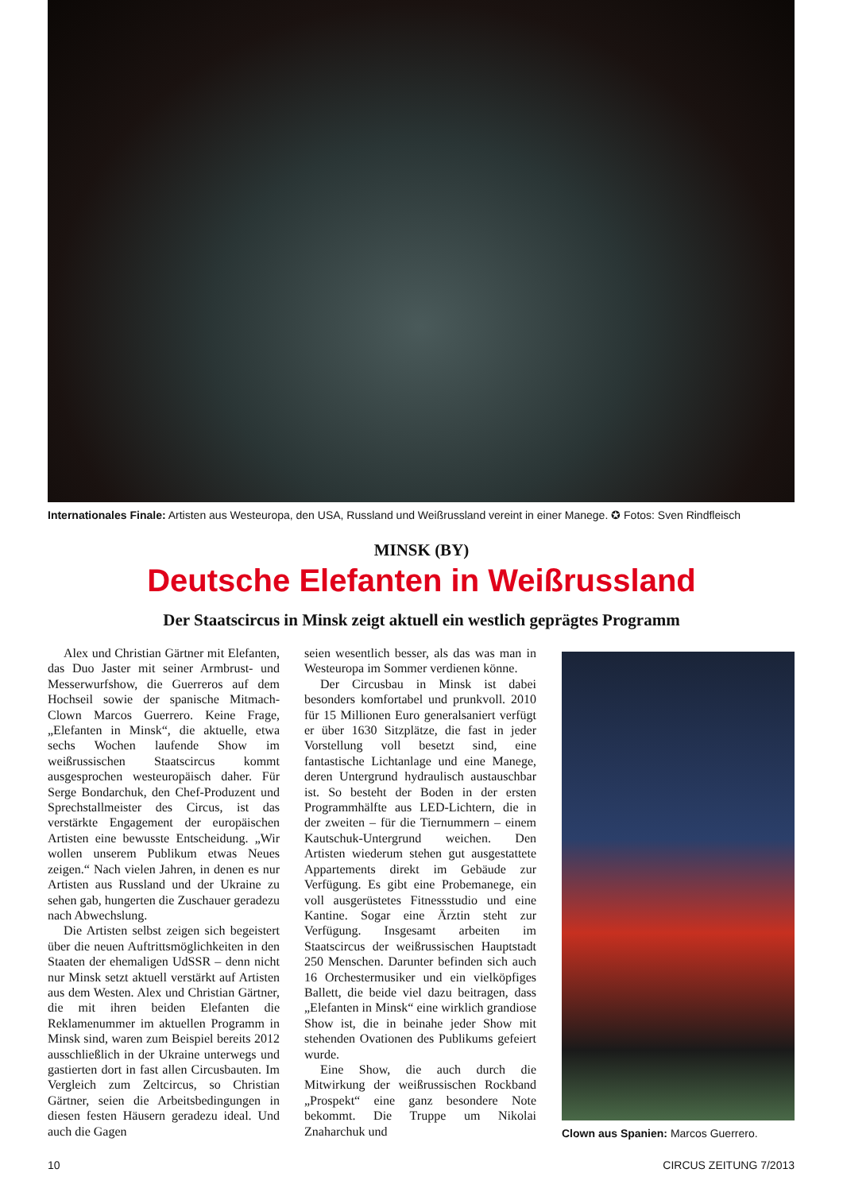Internationales Finale: Artisten aus Westeuropa, den USA, Russland und Weißrussland vereint in einer Manege. ✪ Fotos: Sven Rindfleisch
MINSK (BY)
Deutsche Elefanten in Weißrussland
Der Staatscircus in Minsk zeigt aktuell ein westlich geprägtes Programm
Alex und Christian Gärtner mit Elefanten, das Duo Jaster mit seiner Armbrust- und Messerwurfshow, die Guerreros auf dem Hochseil sowie der spanische Mitmach-Clown Marcos Guerrero. Keine Frage, „Elefanten in Minsk“, die aktuelle, etwa sechs Wochen laufende Show im weißrussischen Staatscircus kommt ausgesprochen westeuropäisch daher. Für Serge Bondarchuk, den Chef-Produzent und Sprechstallmeister des Circus, ist das verstärkte Engagement der europäischen Artisten eine bewusste Entscheidung. „Wir wollen unserem Publikum etwas Neues zeigen.“ Nach vielen Jahren, in denen es nur Artisten aus Russland und der Ukraine zu sehen gab, hungerten die Zuschauer geradezu nach Abwechslung.
Die Artisten selbst zeigen sich begeistert über die neuen Auftrittsmöglichkeiten in den Staaten der ehemaligen UdSSR – denn nicht nur Minsk setzt aktuell verstärkt auf Artisten aus dem Westen. Alex und Christian Gärtner, die mit ihren beiden Elefanten die Reklamenummer im aktuellen Programm in Minsk sind, waren zum Beispiel bereits 2012 ausschließlich in der Ukraine unterwegs und gastierten dort in fast allen Circusbauten. Im Vergleich zum Zeltcircus, so Christian Gärtner, seien die Arbeitsbedingungen in diesen festen Häusern geradezu ideal. Und auch die Gagen
seien wesentlich besser, als das was man in Westeuropa im Sommer verdienen könne.
Der Circusbau in Minsk ist dabei besonders komfortabel und prunkvoll. 2010 für 15 Millionen Euro generalsaniert verfügt er über 1630 Sitzplätze, die fast in jeder Vorstellung voll besetzt sind, eine fantastische Lichtanlage und eine Manege, deren Untergrund hydraulisch austauschbar ist. So besteht der Boden in der ersten Programmhälfte aus LED-Lichtern, die in der zweiten – für die Tiernummern – einem Kautschuk-Untergrund weichen. Den Artisten wiederum stehen gut ausgestattete Appartements direkt im Gebäude zur Verfügung. Es gibt eine Probemanege, ein voll ausgerüstetes Fitnessstudio und eine Kantine. Sogar eine Ärztin steht zur Verfügung. Insgesamt arbeiten im Staatscircus der weißrussischen Hauptstadt 250 Menschen. Darunter befinden sich auch 16 Orchestermusiker und ein vielköpfiges Ballett, die beide viel dazu beitragen, dass „Elefanten in Minsk“ eine wirklich grandiose Show ist, die in beinahe jeder Show mit stehenden Ovationen des Publikums gefeiert wurde.
Eine Show, die auch durch die Mitwirkung der weißrussischen Rockband „Prospekt“ eine ganz besondere Note bekommt. Die Truppe um Nikolai Znaharchuk und
Clown aus Spanien: Marcos Guerrero.
10 CIRCUS ZEITUNG 7/2013